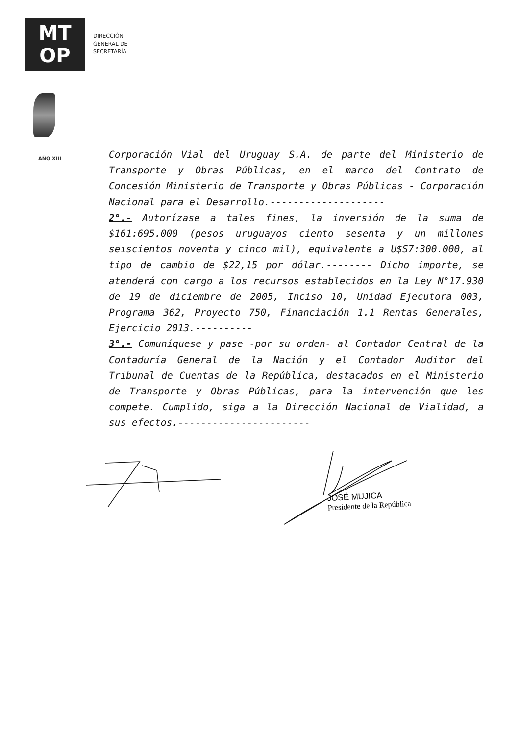MT
OP
DIRECCIÓN
GENERAL DE
SECRETARÍA
AÑO XIII
Corporación Vial del Uruguay S.A. de parte del Ministerio de Transporte y Obras Públicas, en el marco del Contrato de Concesión Ministerio de Transporte y Obras Públicas - Corporación Nacional para el Desarrollo.--------------------
2°.- Autorízase a tales fines, la inversión de la suma de $161:695.000 (pesos uruguayos ciento sesenta y un millones seiscientos noventa y cinco mil), equivalente a U$S7:300.000, al tipo de cambio de $22,15 por dólar.-------- Dicho importe, se atenderá con cargo a los recursos establecidos en la Ley N°17.930 de 19 de diciembre de 2005, Inciso 10, Unidad Ejecutora 003, Programa 362, Proyecto 750, Financiación 1.1 Rentas Generales, Ejercicio 2013.----------
3°.- Comuníquese y pase -por su orden- al Contador Central de la Contaduría General de la Nación y el Contador Auditor del Tribunal de Cuentas de la República, destacados en el Ministerio de Transporte y Obras Públicas, para la intervención que les compete. Cumplido, siga a la Dirección Nacional de Vialidad, a sus efectos.-----------------------
JOSÉ MUJICA
Presidente de la República